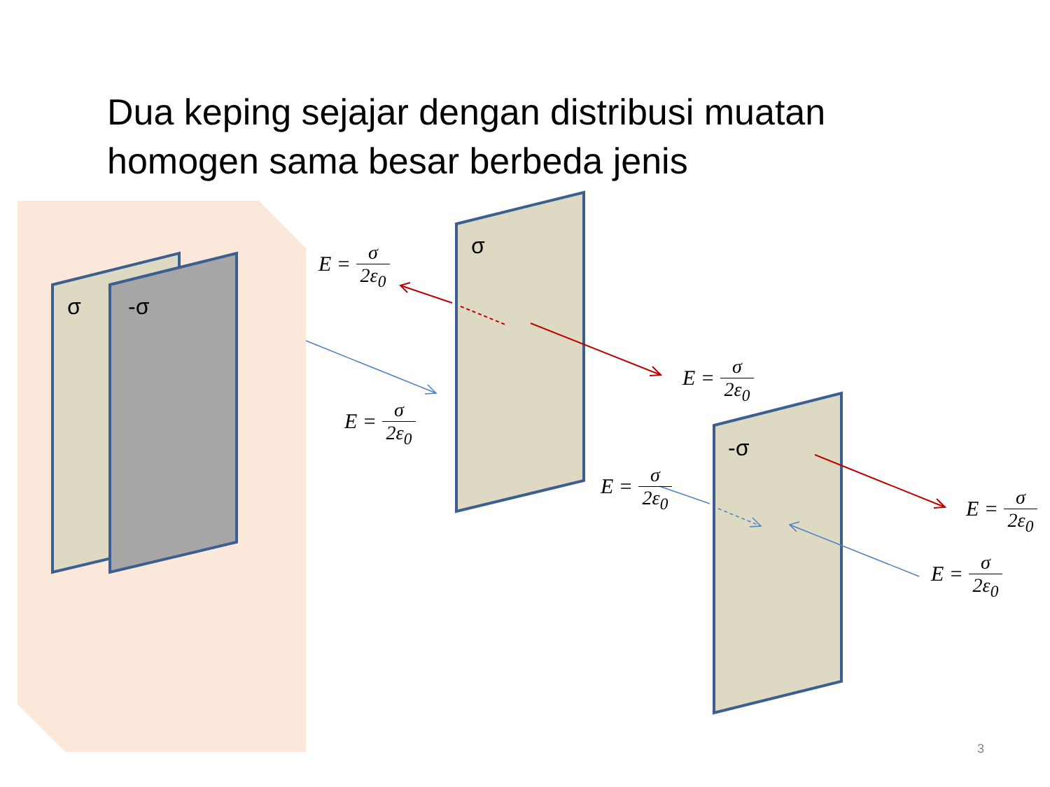Dua keping sejajar dengan distribusi muatan homogen sama besar berbeda jenis
σ -σ
σ
-σ
E = σ 2ε<sub>0</sub>
E = σ 2ε<sub>0</sub>
E = σ 2ε<sub>0</sub>
E = σ 2ε<sub>0</sub>
E = σ 2ε<sub>0</sub>
E = σ 2ε<sub>0</sub>
3